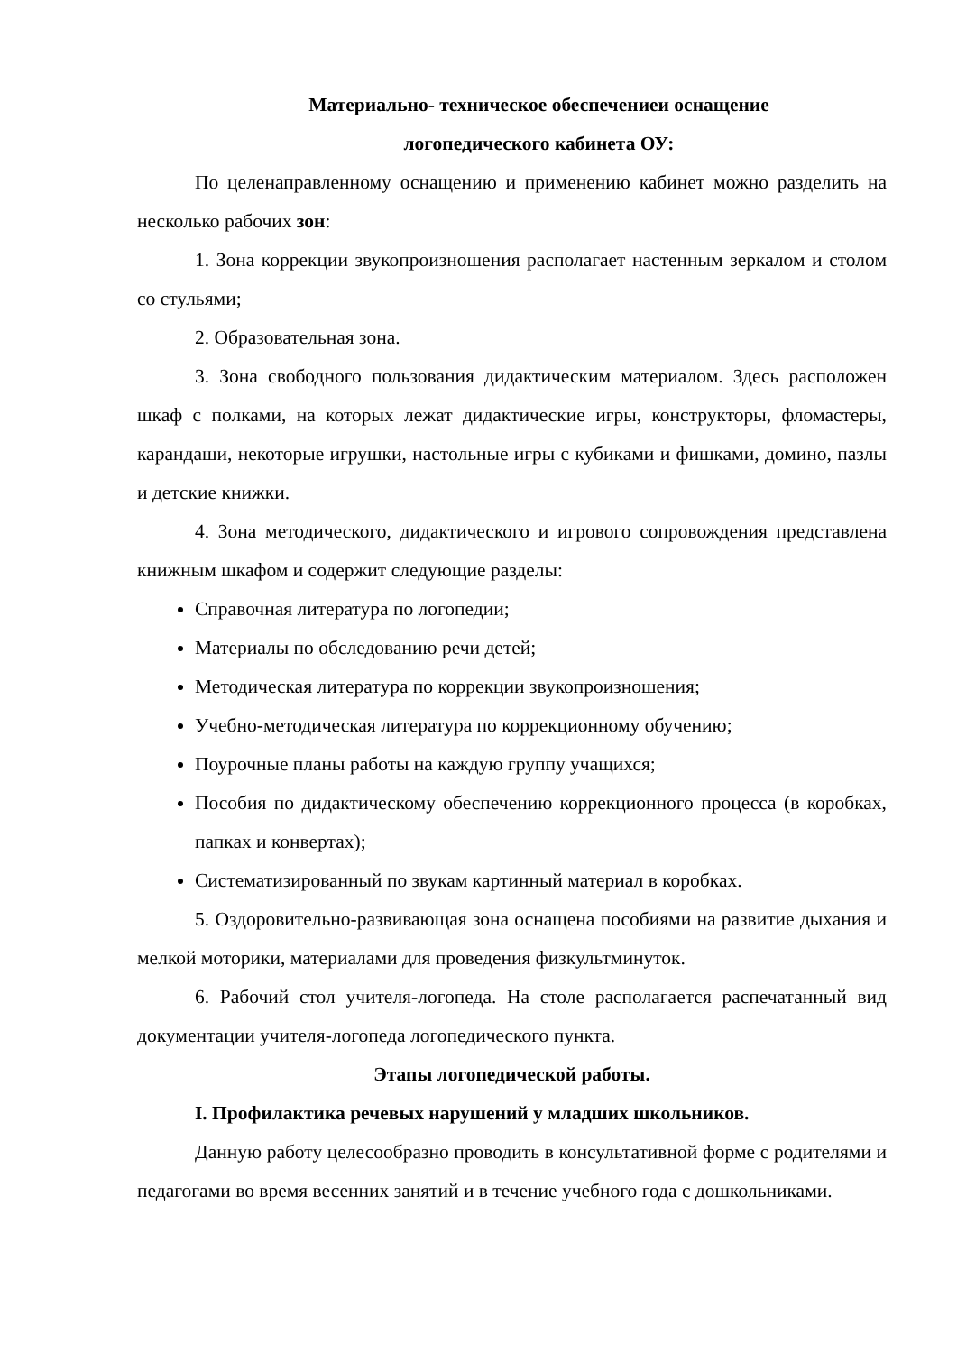Материально- техническое обеспечениеи оснащение
логопедического кабинета ОУ:
По целенаправленному оснащению и применению кабинет можно разделить на несколько рабочих зон:
1. Зона коррекции звукопроизношения располагает настенным зеркалом и столом со стульями;
2. Образовательная зона.
3. Зона свободного пользования дидактическим материалом. Здесь расположен шкаф с полками, на которых лежат дидактические игры, конструкторы, фломастеры, карандаши, некоторые игрушки, настольные игры с кубиками и фишками, домино, пазлы и детские книжки.
4. Зона методического, дидактического и игрового сопровождения представлена книжным шкафом и содержит следующие разделы:
Справочная литература по логопедии;
Материалы по обследованию речи детей;
Методическая литература по коррекции звукопроизношения;
Учебно-методическая литература по коррекционному обучению;
Поурочные планы работы на каждую группу учащихся;
Пособия по дидактическому обеспечению коррекционного процесса (в коробках, папках и конвертах);
Систематизированный по звукам картинный материал в коробках.
5. Оздоровительно-развивающая зона оснащена пособиями на развитие дыхания и мелкой моторики, материалами для проведения физкультминуток.
6. Рабочий стол учителя-логопеда. На столе располагается распечатанный вид документации учителя-логопеда логопедического пункта.
Этапы логопедической работы.
I. Профилактика речевых нарушений у младших школьников.
Данную работу целесообразно проводить в консультативной форме с родителями и педагогами во время весенних занятий и в течение учебного года с дошкольниками.